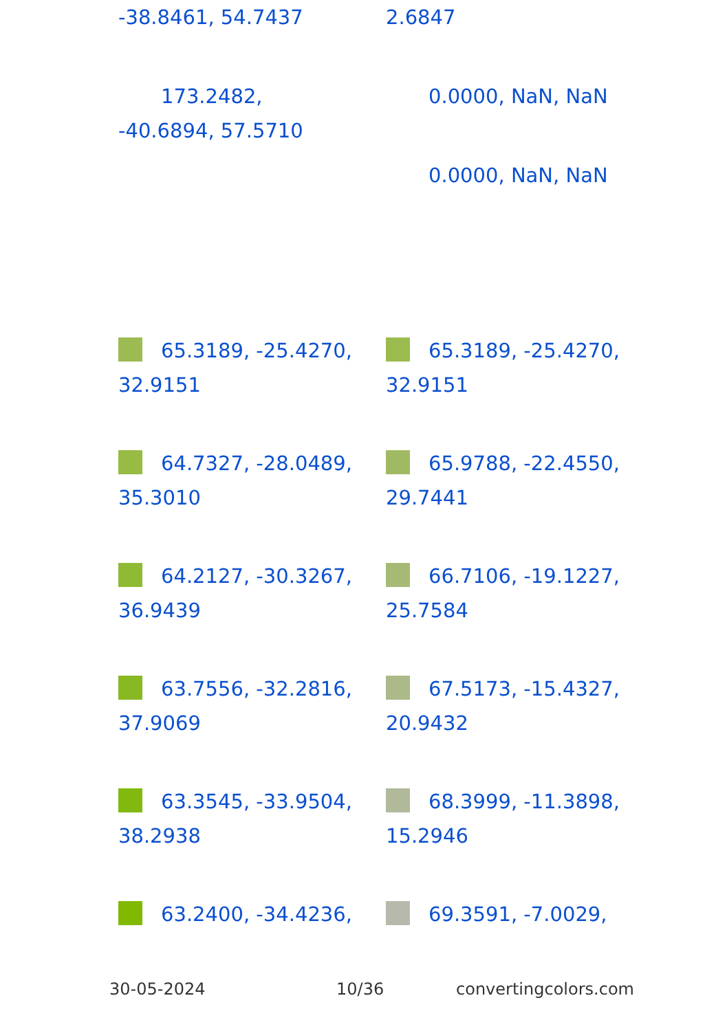-38.8461, 54.7437 2.6847
173.2482,
-40.6894, 57.5710
0.0000, NaN, NaN
0.0000, NaN, NaN
65.3189, -25.4270, 32.9151
65.3189, -25.4270, 32.9151
64.7327, -28.0489, 35.3010
65.9788, -22.4550, 29.7441
64.2127, -30.3267, 36.9439
66.7106, -19.1227, 25.7584
63.7556, -32.2816, 37.9069
67.5173, -15.4327, 20.9432
63.3545, -33.9504, 38.2938
68.3999, -11.3898, 15.2946
63.2400, -34.4236, 69.3591, -7.0029,
30-05-2024 10/36 convertingcolors.com